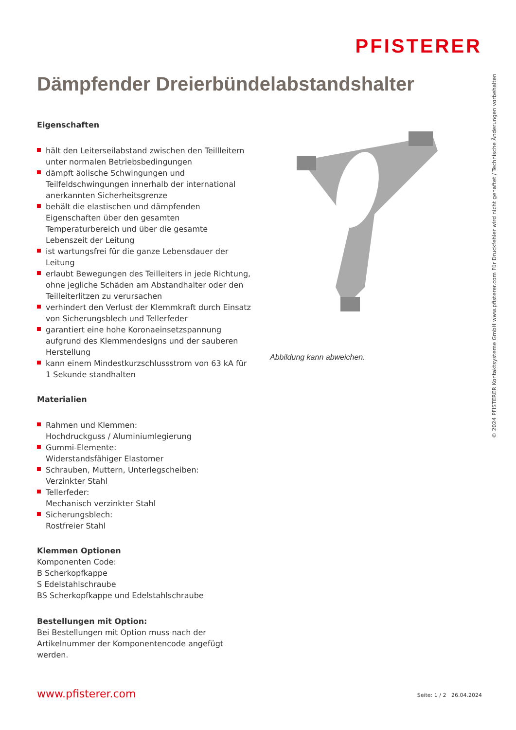PFISTERER
Dämpfender Dreierbündelabstandshalter
Eigenschaften
hält den Leiterseilabstand zwischen den Teillleitern unter normalen Betriebsbedingungen
dämpft äolische Schwingungen und Teilfeldschwingungen innerhalb der international anerkannten Sicherheitsgrenze
behält die elastischen und dämpfenden Eigenschaften über den gesamten Temperaturbereich und über die gesamte Lebenszeit der Leitung
ist wartungsfrei für die ganze Lebensdauer der Leitung
erlaubt Bewegungen des Teilleiters in jede Richtung, ohne jegliche Schäden am Abstandhalter oder den Teilleiterlitzen zu verursachen
verhindert den Verlust der Klemmkraft durch Einsatz von Sicherungsblech und Tellerfeder
garantiert eine hohe Koronaeinsetzspannung aufgrund des Klemmendesigns und der sauberen Herstellung
kann einem Mindestkurzschlussstrom von 63 kA für 1 Sekunde standhalten
Materialien
Rahmen und Klemmen:
Hochdruckguss / Aluminiumlegierung
Gummi-Elemente:
Widerstandsfähiger Elastomer
Schrauben, Muttern, Unterlegscheiben:
Verzinkter Stahl
Tellerfeder:
Mechanisch verzinkter Stahl
Sicherungsblech:
Rostfreier Stahl
Klemmen Optionen
Komponenten Code:
B Scherkopfkappe
S Edelstahlschraube
BS Scherkopfkappe und Edelstahlschraube
Bestellungen mit Option:
Bei Bestellungen mit Option muss nach der Artikelnummer der Komponentencode angefügt werden.
Abbildung kann abweichen.
© 2024 PFISTERER Kontaktsysteme GmbH www.pfisterer.com Für Druckfehler wird nicht gehaftet / Technische Änderungen vorbehalten
www.pfisterer.com Seite: 1 / 2 26.04.2024